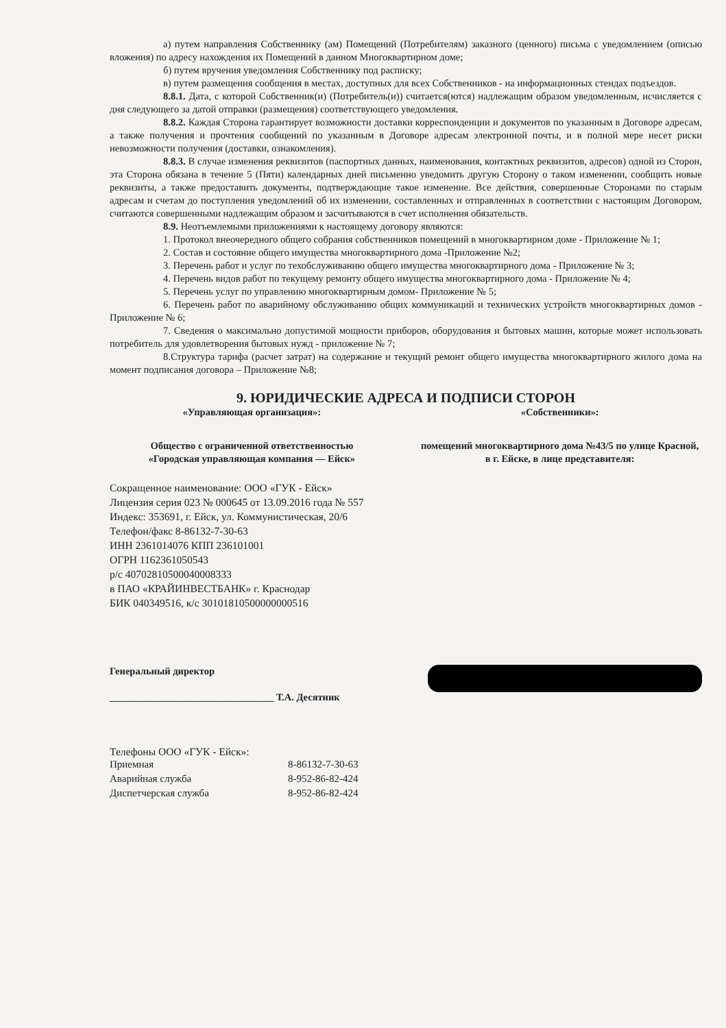а) путем направления Собственнику (ам) Помещений (Потребителям) заказного (ценного) письма с уведомлением (описью вложения) по адресу нахождения их Помещений в данном Многоквартирном доме;
б) путем вручения уведомления Собственнику под расписку;
в) путем размещения сообщения в местах, доступных для всех Собственников - на информационных стендах подъездов.
8.8.1. Дата, с которой Собственник(и) (Потребитель(и)) считается(ются) надлежащим образом уведомленным, исчисляется с дня следующего за датой отправки (размещения) соответствующего уведомления.
8.8.2. Каждая Сторона гарантирует возможности доставки корреспонденции и документов по указанным в Договоре адресам, а также получения и прочтения сообщений по указанным в Договоре адресам электронной почты, и в полной мере несет риски невозможности получения (доставки, ознакомления).
8.8.3. В случае изменения реквизитов (паспортных данных, наименования, контактных реквизитов, адресов) одной из Сторон, эта Сторона обязана в течение 5 (Пяти) календарных дней письменно уведомить другую Сторону о таком изменении, сообщить новые реквизиты, а также предоставить документы, подтверждающие такое изменение. Все действия, совершенные Сторонами по старым адресам и счетам до поступления уведомлений об их изменении, составленных и отправленных в соответствии с настоящим Договором, считаются совершенными надлежащим образом и засчитываются в счет исполнения обязательств.
8.9. Неотъемлемыми приложениями к настоящему договору являются:
1. Протокол внеочередного общего собрания собственников помещений в многоквартирном доме - Приложение № 1;
2. Состав и состояние общего имущества многоквартирного дома -Приложение №2;
3. Перечень работ и услуг по техобслуживанию общего имущества многоквартирного дома - Приложение № 3;
4. Перечень видов работ по текущему ремонту общего имущества многоквартирного дома - Приложение № 4;
5. Перечень услуг по управлению многоквартирным домом- Приложение № 5;
6. Перечень работ по аварийному обслуживанию общих коммуникаций и технических устройств многоквартирных домов - Приложение № 6;
7. Сведения о максимально допустимой мощности приборов, оборудования и бытовых машин, которые может использовать потребитель для удовлетворения бытовых нужд - приложение № 7;
8.Структура тарифа (расчет затрат) на содержание и текущий ремонт общего имущества многоквартирного жилого дома на момент подписания договора – Приложение №8;
9. ЮРИДИЧЕСКИЕ АДРЕСА И ПОДПИСИ СТОРОН
«Управляющая организация»: «Собственники»:
Общество с ограниченной ответственностью
«Городская управляющая компания — Ейск»
помещений многоквартирного дома №43/5 по улице Красной, в г. Ейске, в лице представителя:
Сокращенное наименование: ООО «ГУК - Ейск»
Лицензия серия 023 № 000645 от 13.09.2016 года № 557
Индекс: 353691, г. Ейск, ул. Коммунистическая, 20/6
Телефон/факс 8-86132-7-30-63
ИНН 2361014076 КПП 236101001
ОГРН 1162361050543
р/с 40702810500040008333
в ПАО «КРАЙИНВЕСТБАНК» г. Краснодар
БИК 040349516, к/с 30101810500000000516
Генеральный директор
_________________________________ Т.А. Десятник
Телефоны ООО «ГУК - Ейск»:
| Приемная | 8-86132-7-30-63 |
| Аварийная служба | 8-952-86-82-424 |
| Диспетчерская служба | 8-952-86-82-424 |